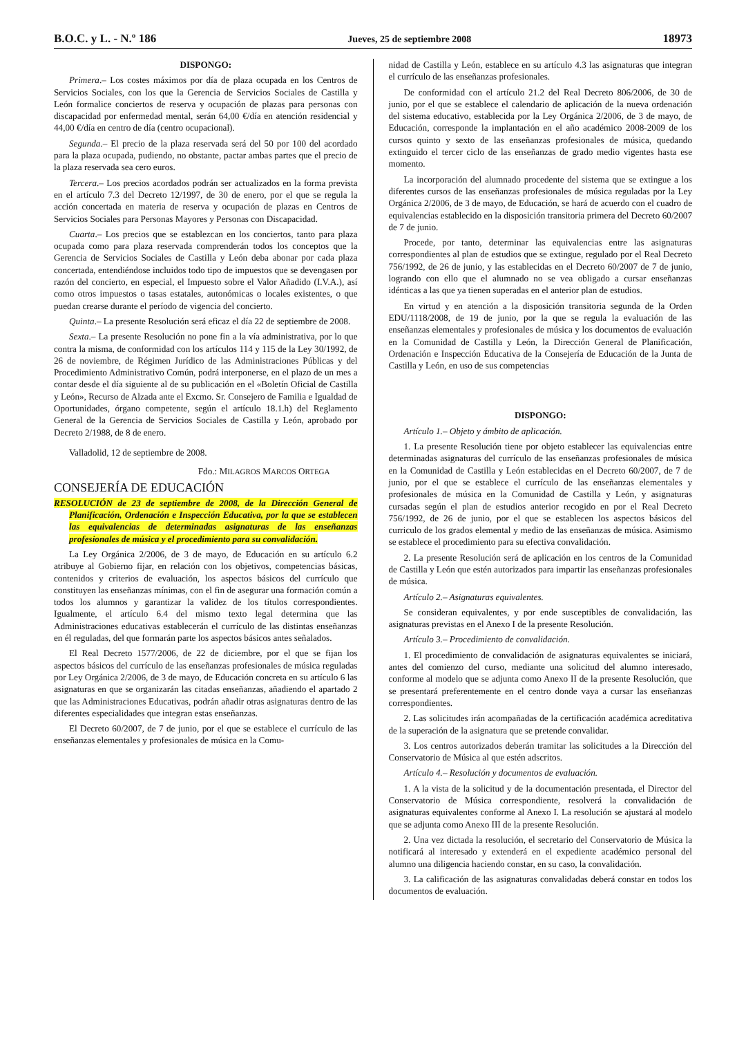B.O.C. y L. - N.º 186 Jueves, 25 de septiembre 2008 18973
DISPONGO:
Primera.– Los costes máximos por día de plaza ocupada en los Centros de Servicios Sociales, con los que la Gerencia de Servicios Sociales de Castilla y León formalice conciertos de reserva y ocupación de plazas para personas con discapacidad por enfermedad mental, serán 64,00 €/día en atención residencial y 44,00 €/día en centro de día (centro ocupacional).
Segunda.– El precio de la plaza reservada será del 50 por 100 del acordado para la plaza ocupada, pudiendo, no obstante, pactar ambas partes que el precio de la plaza reservada sea cero euros.
Tercera.– Los precios acordados podrán ser actualizados en la forma prevista en el artículo 7.3 del Decreto 12/1997, de 30 de enero, por el que se regula la acción concertada en materia de reserva y ocupación de plazas en Centros de Servicios Sociales para Personas Mayores y Personas con Discapacidad.
Cuarta.– Los precios que se establezcan en los conciertos, tanto para plaza ocupada como para plaza reservada comprenderán todos los conceptos que la Gerencia de Servicios Sociales de Castilla y León deba abonar por cada plaza concertada, entendiéndose incluidos todo tipo de impuestos que se devengasen por razón del concierto, en especial, el Impuesto sobre el Valor Añadido (I.V.A.), así como otros impuestos o tasas estatales, autonómicas o locales existentes, o que puedan crearse durante el período de vigencia del concierto.
Quinta.– La presente Resolución será eficaz el día 22 de septiembre de 2008.
Sexta.– La presente Resolución no pone fin a la vía administrativa, por lo que contra la misma, de conformidad con los artículos 114 y 115 de la Ley 30/1992, de 26 de noviembre, de Régimen Jurídico de las Administraciones Públicas y del Procedimiento Administrativo Común, podrá interponerse, en el plazo de un mes a contar desde el día siguiente al de su publicación en el «Boletín Oficial de Castilla y León», Recurso de Alzada ante el Excmo. Sr. Consejero de Familia e Igualdad de Oportunidades, órgano competente, según el artículo 18.1.h) del Reglamento General de la Gerencia de Servicios Sociales de Castilla y León, aprobado por Decreto 2/1988, de 8 de enero.
Valladolid, 12 de septiembre de 2008.
Fdo.: MILAGROS MARCOS ORTEGA
CONSEJERÍA DE EDUCACIÓN
RESOLUCIÓN de 23 de septiembre de 2008, de la Dirección General de Planificación, Ordenación e Inspección Educativa, por la que se establecen las equivalencias de determinadas asignaturas de las enseñanzas profesionales de música y el procedimiento para su convalidación.
La Ley Orgánica 2/2006, de 3 de mayo, de Educación en su artículo 6.2 atribuye al Gobierno fijar, en relación con los objetivos, competencias básicas, contenidos y criterios de evaluación, los aspectos básicos del currículo que constituyen las enseñanzas mínimas, con el fin de asegurar una formación común a todos los alumnos y garantizar la validez de los títulos correspondientes. Igualmente, el artículo 6.4 del mismo texto legal determina que las Administraciones educativas establecerán el currículo de las distintas enseñanzas en él reguladas, del que formarán parte los aspectos básicos antes señalados.
El Real Decreto 1577/2006, de 22 de diciembre, por el que se fijan los aspectos básicos del currículo de las enseñanzas profesionales de música reguladas por Ley Orgánica 2/2006, de 3 de mayo, de Educación concreta en su artículo 6 las asignaturas en que se organizarán las citadas enseñanzas, añadiendo el apartado 2 que las Administraciones Educativas, podrán añadir otras asignaturas dentro de las diferentes especialidades que integran estas enseñanzas.
El Decreto 60/2007, de 7 de junio, por el que se establece el currículo de las enseñanzas elementales y profesionales de música en la Comu-
nidad de Castilla y León, establece en su artículo 4.3 las asignaturas que integran el currículo de las enseñanzas profesionales.
De conformidad con el artículo 21.2 del Real Decreto 806/2006, de 30 de junio, por el que se establece el calendario de aplicación de la nueva ordenación del sistema educativo, establecida por la Ley Orgánica 2/2006, de 3 de mayo, de Educación, corresponde la implantación en el año académico 2008-2009 de los cursos quinto y sexto de las enseñanzas profesionales de música, quedando extinguido el tercer ciclo de las enseñanzas de grado medio vigentes hasta ese momento.
La incorporación del alumnado procedente del sistema que se extingue a los diferentes cursos de las enseñanzas profesionales de música reguladas por la Ley Orgánica 2/2006, de 3 de mayo, de Educación, se hará de acuerdo con el cuadro de equivalencias establecido en la disposición transitoria primera del Decreto 60/2007 de 7 de junio.
Procede, por tanto, determinar las equivalencias entre las asignaturas correspondientes al plan de estudios que se extingue, regulado por el Real Decreto 756/1992, de 26 de junio, y las establecidas en el Decreto 60/2007 de 7 de junio, logrando con ello que el alumnado no se vea obligado a cursar enseñanzas idénticas a las que ya tienen superadas en el anterior plan de estudios.
En virtud y en atención a la disposición transitoria segunda de la Orden EDU/1118/2008, de 19 de junio, por la que se regula la evaluación de las enseñanzas elementales y profesionales de música y los documentos de evaluación en la Comunidad de Castilla y León, la Dirección General de Planificación, Ordenación e Inspección Educativa de la Consejería de Educación de la Junta de Castilla y León, en uso de sus competencias
DISPONGO:
Artículo 1.– Objeto y ámbito de aplicación.
1. La presente Resolución tiene por objeto establecer las equivalencias entre determinadas asignaturas del currículo de las enseñanzas profesionales de música en la Comunidad de Castilla y León establecidas en el Decreto 60/2007, de 7 de junio, por el que se establece el currículo de las enseñanzas elementales y profesionales de música en la Comunidad de Castilla y León, y asignaturas cursadas según el plan de estudios anterior recogido en por el Real Decreto 756/1992, de 26 de junio, por el que se establecen los aspectos básicos del curriculo de los grados elemental y medio de las enseñanzas de música. Asimismo se establece el procedimiento para su efectiva convalidación.
2. La presente Resolución será de aplicación en los centros de la Comunidad de Castilla y León que estén autorizados para impartir las enseñanzas profesionales de música.
Artículo 2.– Asignaturas equivalentes.
Se consideran equivalentes, y por ende susceptibles de convalidación, las asignaturas previstas en el Anexo I de la presente Resolución.
Artículo 3.– Procedimiento de convalidación.
1. El procedimiento de convalidación de asignaturas equivalentes se iniciará, antes del comienzo del curso, mediante una solicitud del alumno interesado, conforme al modelo que se adjunta como Anexo II de la presente Resolución, que se presentará preferentemente en el centro donde vaya a cursar las enseñanzas correspondientes.
2. Las solicitudes irán acompañadas de la certificación académica acreditativa de la superación de la asignatura que se pretende convalidar.
3. Los centros autorizados deberán tramitar las solicitudes a la Dirección del Conservatorio de Música al que estén adscritos.
Artículo 4.– Resolución y documentos de evaluación.
1. A la vista de la solicitud y de la documentación presentada, el Director del Conservatorio de Música correspondiente, resolverá la convalidación de asignaturas equivalentes conforme al Anexo I. La resolución se ajustará al modelo que se adjunta como Anexo III de la presente Resolución.
2. Una vez dictada la resolución, el secretario del Conservatorio de Música la notificará al interesado y extenderá en el expediente académico personal del alumno una diligencia haciendo constar, en su caso, la convalidación.
3. La calificación de las asignaturas convalidadas deberá constar en todos los documentos de evaluación.